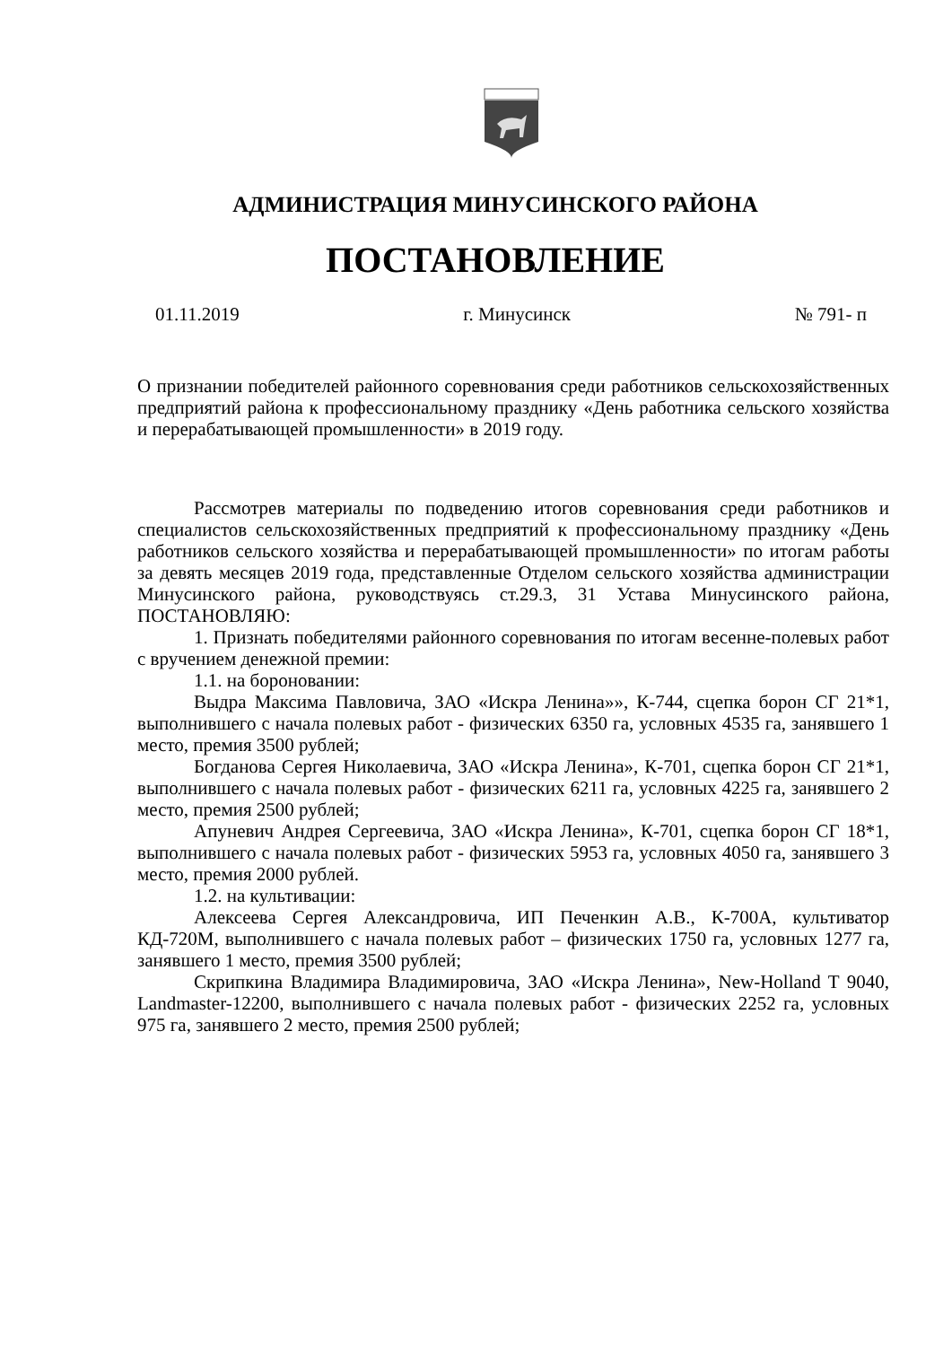АДМИНИСТРАЦИЯ МИНУСИНСКОГО РАЙОНА
ПОСТАНОВЛЕНИЕ
01.11.2019 г. Минусинск № 791- п
О признании победителей районного соревнования среди работников сельскохозяйственных предприятий района к профессиональному празднику «День работника сельского хозяйства и перерабатывающей промышленности» в 2019 году.
Рассмотрев материалы по подведению итогов соревнования среди работников и специалистов сельскохозяйственных предприятий к профессиональному празднику «День работников сельского хозяйства и перерабатывающей промышленности» по итогам работы за девять месяцев 2019 года, представленные Отделом сельского хозяйства администрации Минусинского района, руководствуясь ст.29.3, 31 Устава Минусинского района, ПОСТАНОВЛЯЮ:
1. Признать победителями районного соревнования по итогам весенне-полевых работ с вручением денежной премии:
1.1. на бороновании:
Выдра Максима Павловича, ЗАО «Искра Ленина»», К-744, сцепка борон СГ 21*1, выполнившего с начала полевых работ - физических 6350 га, условных 4535 га, занявшего 1 место, премия 3500 рублей;
Богданова Сергея Николаевича, ЗАО «Искра Ленина», К-701, сцепка борон СГ 21*1, выполнившего с начала полевых работ - физических 6211 га, условных 4225 га, занявшего 2 место, премия 2500 рублей;
Апуневич Андрея Сергеевича, ЗАО «Искра Ленина», К-701, сцепка борон СГ 18*1, выполнившего с начала полевых работ - физических 5953 га, условных 4050 га, занявшего 3 место, премия 2000 рублей.
1.2. на культивации:
Алексеева Сергея Александровича, ИП Печенкин А.В., К-700А, культиватор КД-720М, выполнившего с начала полевых работ – физических 1750 га, условных 1277 га, занявшего 1 место, премия 3500 рублей;
Скрипкина Владимира Владимировича, ЗАО «Искра Ленина», New-Holland T 9040, Landmaster-12200, выполнившего с начала полевых работ - физических 2252 га, условных 975 га, занявшего 2 место, премия 2500 рублей;